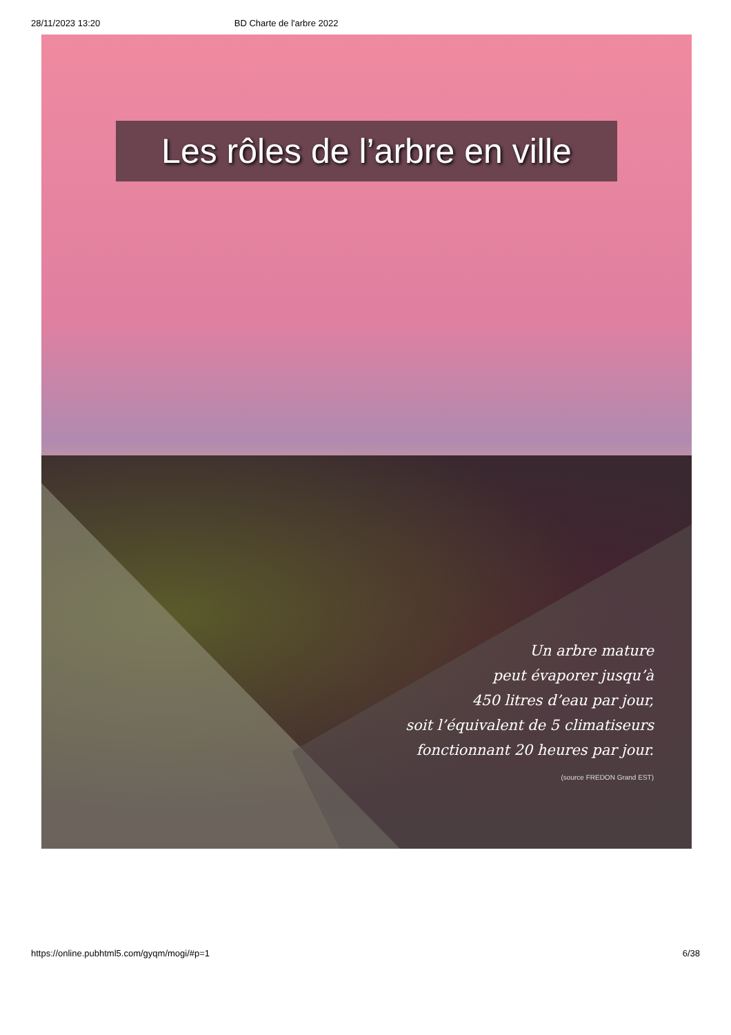28/11/2023 13:20 BD Charte de l'arbre 2022
Les rôles de l’arbre en ville
Un arbre mature
peut évaporer jusqu’à
450 litres d’eau par jour,
soit l’équivalent de 5 climatiseurs
fonctionnant 20 heures par jour.
(source FREDON Grand EST)
https://online.pubhtml5.com/gyqm/mogi/#p=1 6/38